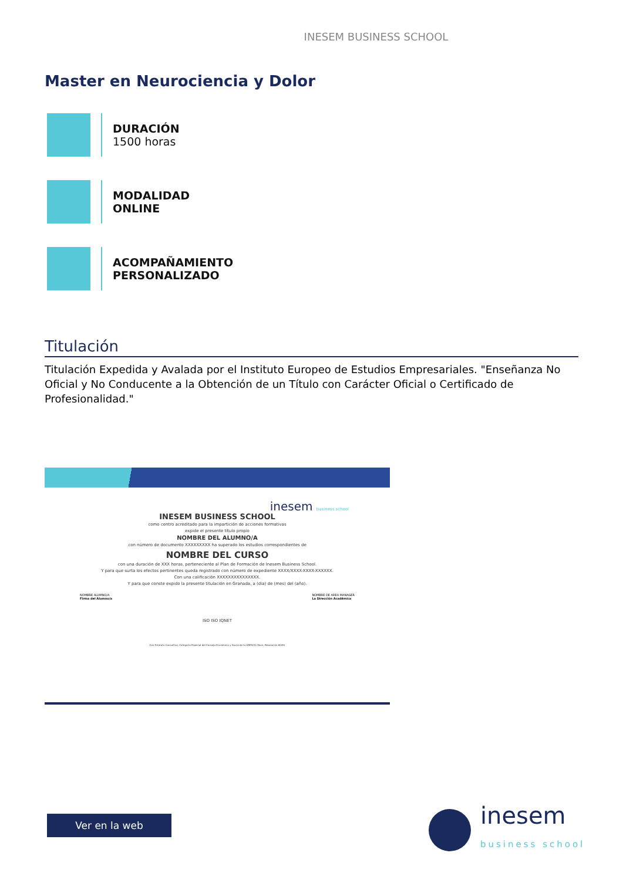INESEM BUSINESS SCHOOL
Master en Neurociencia y Dolor
DURACIÓN
1500 horas
MODALIDAD
ONLINE
ACOMPAÑAMIENTO
PERSONALIZADO
Titulación
Titulación Expedida y Avalada por el Instituto Europeo de Estudios Empresariales. "Enseñanza No Oficial y No Conducente a la Obtención de un Título con Carácter Oficial o Certificado de Profesionalidad."
inesem business school
INESEM BUSINESS SCHOOL
como centro acreditado para la impartición de acciones formativas
expide el presente título propio
NOMBRE DEL ALUMNO/A
con número de documento XXXXXXXXX ha superado los estudios correspondientes de
NOMBRE DEL CURSO
con una duración de XXX horas, perteneciente al Plan de Formación de Inesem Business School.
Y para que surta los efectos pertinentes queda registrado con número de expediente XXXX/XXXX-XXXX-XXXXXX.
Con una calificación XXXXXXXXXXXXXXX.
Y para que conste expido la presente titulación en Granada, a (dia) de (mes) del (año).
NOMBRE ALUMNO/A
Firma del Alumno/a NOMBRE DE AREA MANAGER
La Dirección Académica
ISO ISO IQNET
Con Estatuto Consultivo, Categoría Especial del Consejo Económico y Social de la UNESCO (Num. Resolución 6049)
Ver en la web
inesem
business school